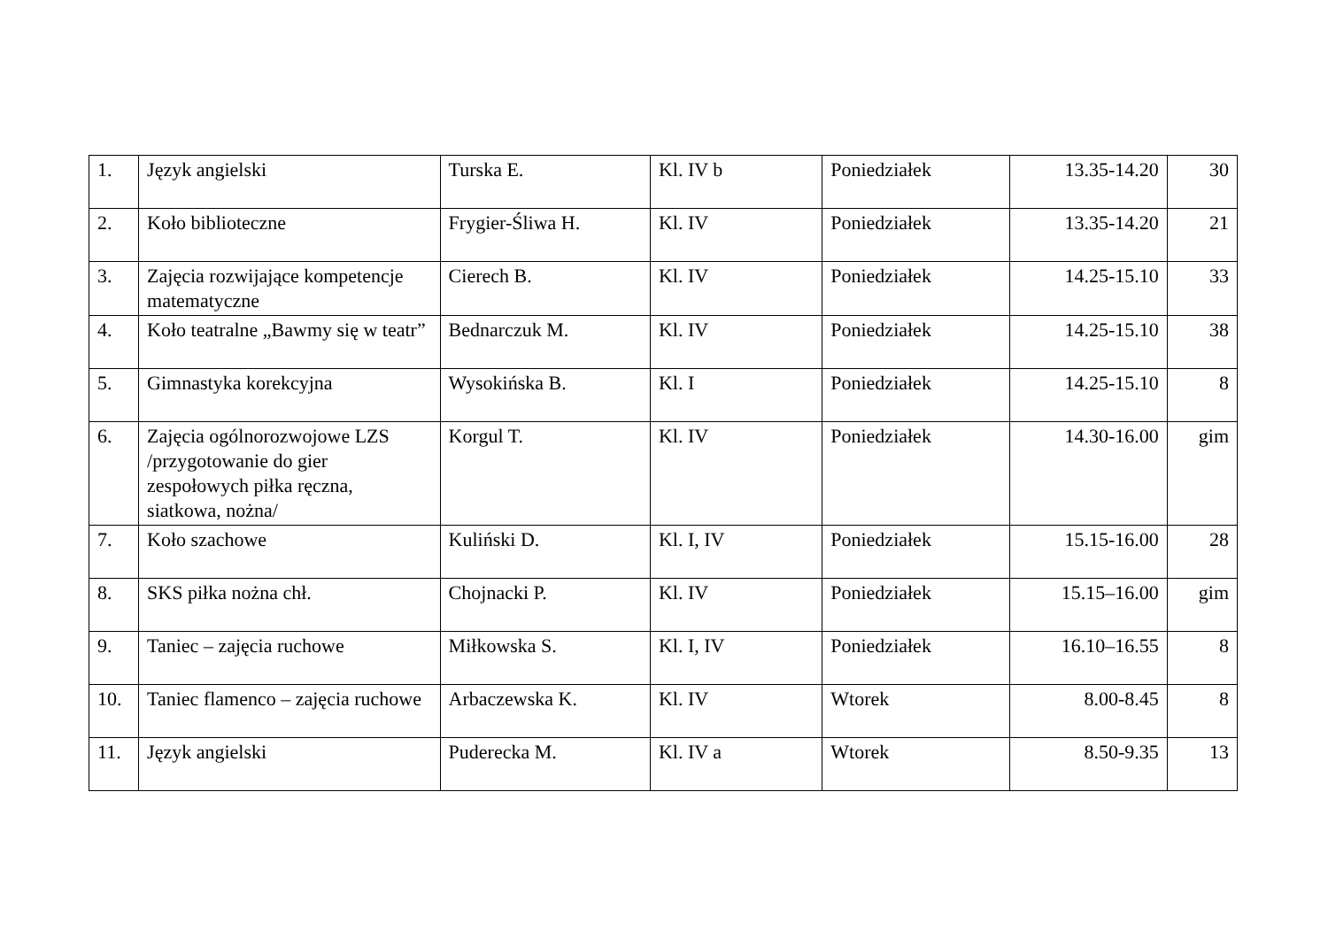| 1. | Język angielski | Turska E. | Kl. IV b | Poniedziałek | 13.35-14.20 | 30 |
| 2. | Koło biblioteczne | Frygier-Śliwa H. | Kl. IV | Poniedziałek | 13.35-14.20 | 21 |
| 3. | Zajęcia rozwijające kompetencje matematyczne | Cierech B. | Kl. IV | Poniedziałek | 14.25-15.10 | 33 |
| 4. | Koło teatralne „Bawmy się w teatr” | Bednarczuk M. | Kl. IV | Poniedziałek | 14.25-15.10 | 38 |
| 5. | Gimnastyka korekcyjna | Wysokińska B. | Kl. I | Poniedziałek | 14.25-15.10 | 8 |
| 6. | Zajęcia ogólnorozwojowe LZS /przygotowanie do gier zespołowych piłka ręczna, siatkowa, nożna/ | Korgul T. | Kl. IV | Poniedziałek | 14.30-16.00 | gim |
| 7. | Koło szachowe | Kuliński D. | Kl. I, IV | Poniedziałek | 15.15-16.00 | 28 |
| 8. | SKS piłka nożna chł. | Chojnacki P. | Kl. IV | Poniedziałek | 15.15–16.00 | gim |
| 9. | Taniec – zajęcia ruchowe | Miłkowska S. | Kl. I, IV | Poniedziałek | 16.10–16.55 | 8 |
| 10. | Taniec flamenco – zajęcia ruchowe | Arbaczewska K. | Kl. IV | Wtorek | 8.00-8.45 | 8 |
| 11. | Język angielski | Puderecka M. | Kl. IV a | Wtorek | 8.50-9.35 | 13 |